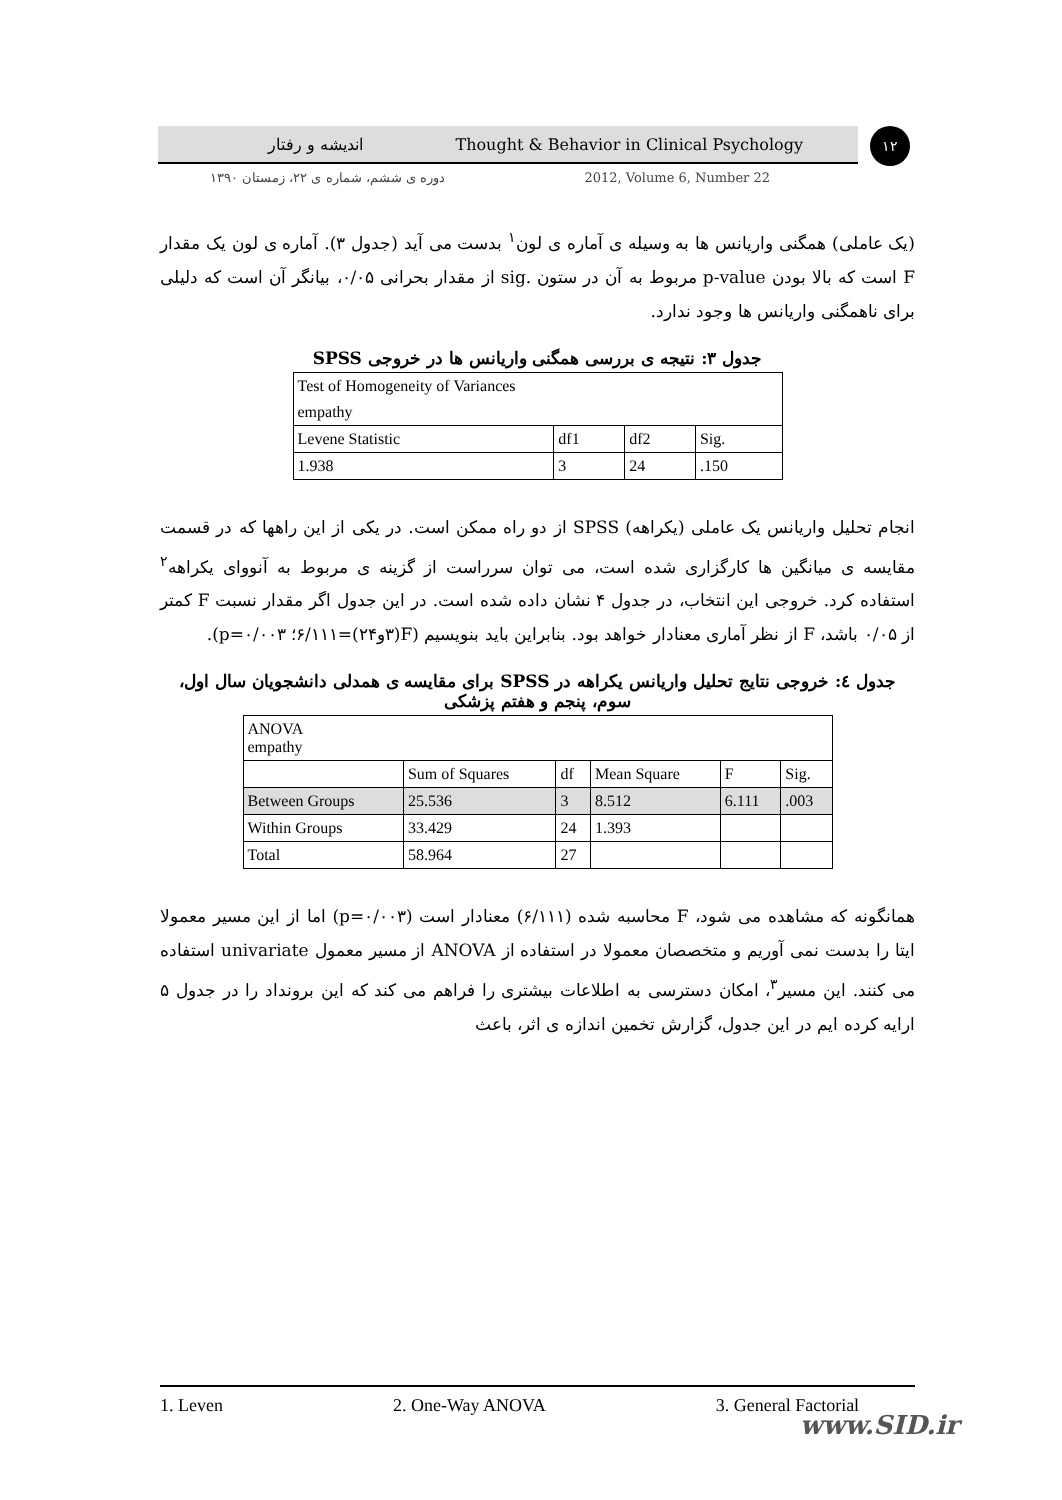اندیشه و رفتار Thought & Behavior in Clinical Psychology ۱۲
دوره ی ششم، شماره ی ۲۲، زمستان ۱۳۹۰ 2012, Volume 6, Number 22
(یک عاملی) همگنی واریانس ها به وسیله ی آماره ی لون<sup>۱</sup> بدست می آید (جدول ۳). آماره ی لون یک مقدار F است که بالا بودن p-value مربوط به آن در ستون .sig از مقدار بحرانی ۰/۰۵، بیانگر آن است که دلیلی برای ناهمگنی واریانس ها وجود ندارد.
جدول ۳: نتیجه ی بررسی همگنی واریانس ها در خروجی SPSS
| Test of Homogeneity of Variances | | | |
| empathy | | | |
| Levene Statistic | df1 | df2 | Sig. |
| 1.938 | 3 | 24 | .150 |
انجام تحلیل واریانس یک عاملی (یکراهه) SPSS از دو راه ممکن است. در یکی از این راهها که در قسمت مقایسه ی میانگین ها کارگزاری شده است، می توان سرراست از گزینه ی مربوط به آنووای یکراهه<sup>۲</sup> استفاده کرد. خروجی این انتخاب، در جدول ۴ نشان داده شده است. در این جدول اگر مقدار نسبت F کمتر از ۰/۰۵ باشد، F از نظر آماری معنادار خواهد بود. بنابراین باید بنویسیم (F(۳و۲۴)=۶/۱۱۱؛ p=۰/۰۰۳).
جدول ٤: خروجی نتایج تحلیل واریانس یکراهه در SPSS برای مقایسه ی همدلی دانشجویان سال اول، سوم، پنجم و هفتم پزشکی
| ANOVA empathy | | | | | |
| | Sum of Squares | df | Mean Square | F | Sig. |
| Between Groups | 25.536 | 3 | 8.512 | 6.111 | .003 |
| Within Groups | 33.429 | 24 | 1.393 | | |
| Total | 58.964 | 27 | | | |
همانگونه که مشاهده می شود، F محاسبه شده (۶/۱۱۱) معنادار است (p=۰/۰۰۳) اما از این مسیر معمولا ایتا را بدست نمی آوریم و متخصصان معمولا در استفاده از ANOVA از مسیر معمول univariate استفاده می کنند. این مسیر<sup>۳</sup>، امکان دسترسی به اطلاعات بیشتری را فراهم می کند که این برونداد را در جدول ۵ ارایه کرده ایم در این جدول، گزارش تخمین اندازه ی اثر، باعث
1. Leven 2. One-Way ANOVA 3. General Factorial
www.SID.ir